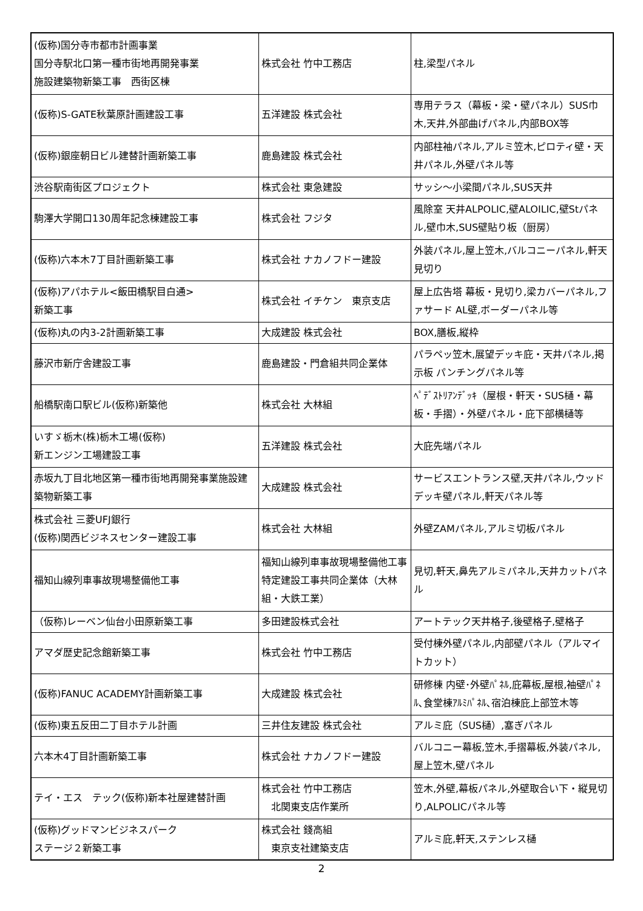| (仮称)国分寺市都市計画事業 国分寺駅北口第一種市街地再開発事業 施設建築物新築工事 西街区棟 | 株式会社 竹中工務店 | 柱,梁型パネル |
| (仮称)S-GATE秋葉原計画建設工事 | 五洋建設 株式会社 | 専用テラス（幕板・梁・壁パネル）SUS巾木,天井,外部曲げパネル,内部BOX等 |
| (仮称)銀座朝日ビル建替計画新築工事 | 鹿島建設 株式会社 | 内部柱袖パネル,アルミ笠木,ピロティ壁・天井パネル,外壁パネル等 |
| 渋谷駅南街区プロジェクト | 株式会社 東急建設 | サッシ～小梁間パネル,SUS天井 |
| 駒澤大学開口130周年記念棟建設工事 | 株式会社 フジタ | 風除室 天井ALPOLIC,壁ALOILIC,壁Stパネル,壁巾木,SUS壁貼り板（厨房） |
| (仮称)六本木7丁目計画新築工事 | 株式会社 ナカノフドー建設 | 外装パネル,屋上笠木,バルコニーパネル,軒天見切り |
| (仮称)アパホテル<飯田橋駅目白通> 新築工事 | 株式会社 イチケン 東京支店 | 屋上広告塔 幕板・見切り,梁カバーパネル,ファサード AL壁,ボーダーパネル等 |
| (仮称)丸の内3-2計画新築工事 | 大成建設 株式会社 | BOX,膳板,縦枠 |
| 藤沢市新庁舎建設工事 | 鹿島建設・門倉組共同企業体 | パラペッ笠木,展望デッキ庇・天井パネル,掲示板 パンチングパネル等 |
| 船橋駅南口駅ビル(仮称)新築他 | 株式会社 大林組 | ﾍﾟﾃﾞｽﾄﾘｱﾝﾃﾞｯｷ（屋根・軒天・SUS樋・幕板・手摺）・外壁パネル・庇下部横樋等 |
| いすゞ栃木(株)栃木工場(仮称) 新エンジン工場建設工事 | 五洋建設 株式会社 | 大庇先端パネル |
| 赤坂九丁目北地区第一種市街地再開発事業施設建築物新築工事 | 大成建設 株式会社 | サービスエントランス壁,天井パネル,ウッドデッキ壁パネル,軒天パネル等 |
| 株式会社 三菱UFJ銀行 (仮称)関西ビジネスセンター建設工事 | 株式会社 大林組 | 外壁ZAMパネル,アルミ切板パネル |
| 福知山線列車事故現場整備他工事 | 福知山線列車事故現場整備他工事特定建設工事共同企業体（大林組・大鉄工業） | 見切,軒天,鼻先アルミパネル,天井カットパネル |
| （仮称)レーベン仙台小田原新築工事 | 多田建設株式会社 | アートテック天井格子,後壁格子,壁格子 |
| アマダ歴史記念館新築工事 | 株式会社 竹中工務店 | 受付棟外壁パネル,内部壁パネル（アルマイトカット） |
| (仮称)FANUC ACADEMY計画新築工事 | 大成建設 株式会社 | 研修棟 内壁･外壁ﾊﾟﾈﾙ,庇幕板,屋根,袖壁ﾊﾟﾈﾙ､食堂棟ｱﾙﾐﾊﾟﾈﾙ､宿泊棟庇上部笠木等 |
| (仮称)東五反田二丁目ホテル計画 | 三井住友建設 株式会社 | アルミ庇（SUS樋）,塞ぎパネル |
| 六本木4丁目計画新築工事 | 株式会社 ナカノフドー建設 | バルコニー幕板,笠木,手摺幕板,外装パネル,屋上笠木,壁パネル |
| テイ・エス テック(仮称)新本社屋建替計画 | 株式会社 竹中工務店 北関東支店作業所 | 笠木,外壁,幕板パネル,外壁取合い下・縦見切り,ALPOLICパネル等 |
| (仮称)グッドマンビジネスパーク ステージ２新築工事 | 株式会社 錢高組 東京支社建築支店 | アルミ庇,軒天,ステンレス樋 |
2